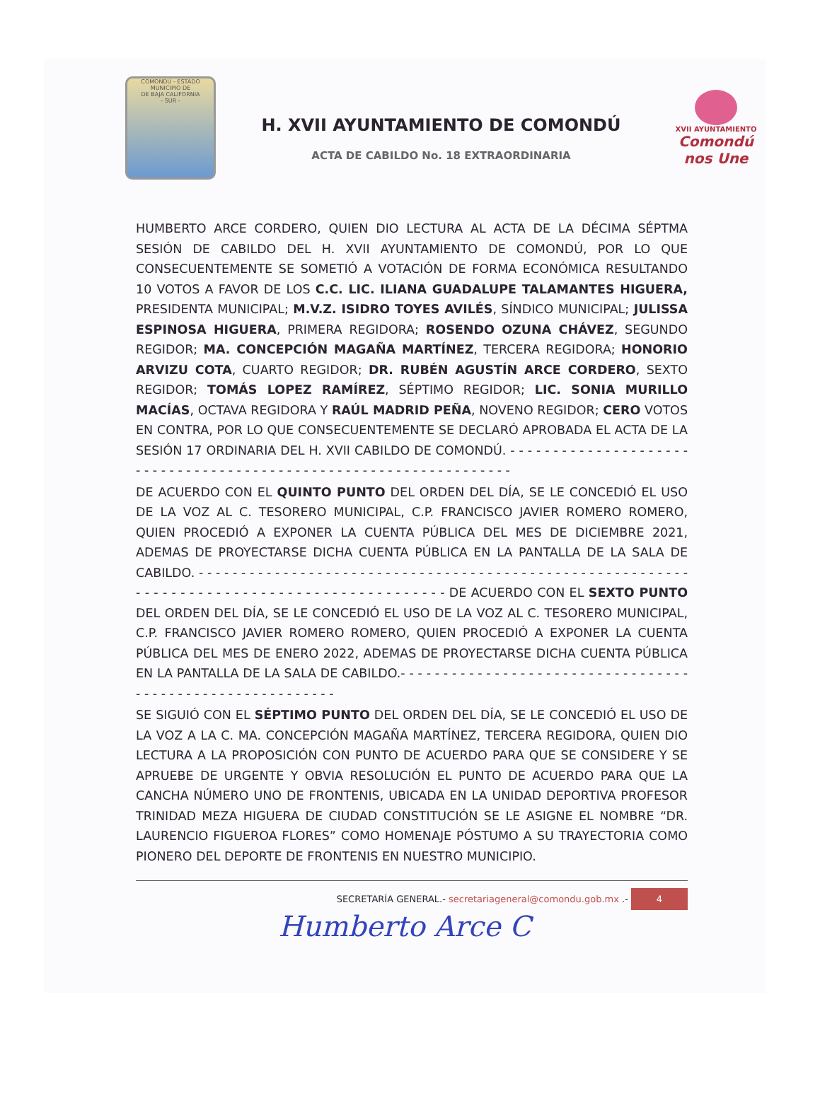COMONDU - ESTADO
MUNICIPIO DE
DE BAJA CALIFORNIA
- SUR -
H. XVII AYUNTAMIENTO DE COMONDÚ
ACTA DE CABILDO No. 18 EXTRAORDINARIA
XVII AYUNTAMIENTO
Comondú nos Une
HUMBERTO ARCE CORDERO, QUIEN DIO LECTURA AL ACTA DE LA DÉCIMA SÉPTMA SESIÓN DE CABILDO DEL H. XVII AYUNTAMIENTO DE COMONDÚ, POR LO QUE CONSECUENTEMENTE SE SOMETIÓ A VOTACIÓN DE FORMA ECONÓMICA RESULTANDO 10 VOTOS A FAVOR DE LOS C.C. LIC. ILIANA GUADALUPE TALAMANTES HIGUERA, PRESIDENTA MUNICIPAL; M.V.Z. ISIDRO TOYES AVILÉS, SÍNDICO MUNICIPAL; JULISSA ESPINOSA HIGUERA, PRIMERA REGIDORA; ROSENDO OZUNA CHÁVEZ, SEGUNDO REGIDOR; MA. CONCEPCIÓN MAGAÑA MARTÍNEZ, TERCERA REGIDORA; HONORIO ARVIZU COTA, CUARTO REGIDOR; DR. RUBÉN AGUSTÍN ARCE CORDERO, SEXTO REGIDOR; TOMÁS LOPEZ RAMÍREZ, SÉPTIMO REGIDOR; LIC. SONIA MURILLO MACÍAS, OCTAVA REGIDORA Y RAÚL MADRID PEÑA, NOVENO REGIDOR; CERO VOTOS EN CONTRA, POR LO QUE CONSECUENTEMENTE SE DECLARÓ APROBADA EL ACTA DE LA SESIÓN 17 ORDINARIA DEL H. XVII CABILDO DE COMONDÚ. - - - - - - - - - - - - - - - - - - - - - - - - - - - - - - - - - - - - - - - - - - - - - - - - - - - - - - - - - - - - - - - - - -
DE ACUERDO CON EL QUINTO PUNTO DEL ORDEN DEL DÍA, SE LE CONCEDIÓ EL USO DE LA VOZ AL C. TESORERO MUNICIPAL, C.P. FRANCISCO JAVIER ROMERO ROMERO, QUIEN PROCEDIÓ A EXPONER LA CUENTA PÚBLICA DEL MES DE DICIEMBRE 2021, ADEMAS DE PROYECTARSE DICHA CUENTA PÚBLICA EN LA PANTALLA DE LA SALA DE CABILDO. - - - - - - - - - - - - - - - - - - - - - - - - - - - - - - - - - - - - - - - - - - - - - - - - - - - - - - - - - - - - - - - - - - - - - - - - - - - - - - - - - - - - - - - - - - - - - DE ACUERDO CON EL SEXTO PUNTO DEL ORDEN DEL DÍA, SE LE CONCEDIÓ EL USO DE LA VOZ AL C. TESORERO MUNICIPAL, C.P. FRANCISCO JAVIER ROMERO ROMERO, QUIEN PROCEDIÓ A EXPONER LA CUENTA PÚBLICA DEL MES DE ENERO 2022, ADEMAS DE PROYECTARSE DICHA CUENTA PÚBLICA EN LA PANTALLA DE LA SALA DE CABILDO.- - - - - - - - - - - - - - - - - - - - - - - - - - - - - - - - - - - - - - - - - - - - - - - - - - - - - - - - - -
SE SIGUIÓ CON EL SÉPTIMO PUNTO DEL ORDEN DEL DÍA, SE LE CONCEDIÓ EL USO DE LA VOZ A LA C. MA. CONCEPCIÓN MAGAÑA MARTÍNEZ, TERCERA REGIDORA, QUIEN DIO LECTURA A LA PROPOSICIÓN CON PUNTO DE ACUERDO PARA QUE SE CONSIDERE Y SE APRUEBE DE URGENTE Y OBVIA RESOLUCIÓN EL PUNTO DE ACUERDO PARA QUE LA CANCHA NÚMERO UNO DE FRONTENIS, UBICADA EN LA UNIDAD DEPORTIVA PROFESOR TRINIDAD MEZA HIGUERA DE CIUDAD CONSTITUCIÓN SE LE ASIGNE EL NOMBRE “DR. LAURENCIO FIGUEROA FLORES” COMO HOMENAJE PÓSTUMO A SU TRAYECTORIA COMO PIONERO DEL DEPORTE DE FRONTENIS EN NUESTRO MUNICIPIO.
SECRETARÍA GENERAL.- secretariageneral@comondu.gob.mx .- 4
Humberto Arce C